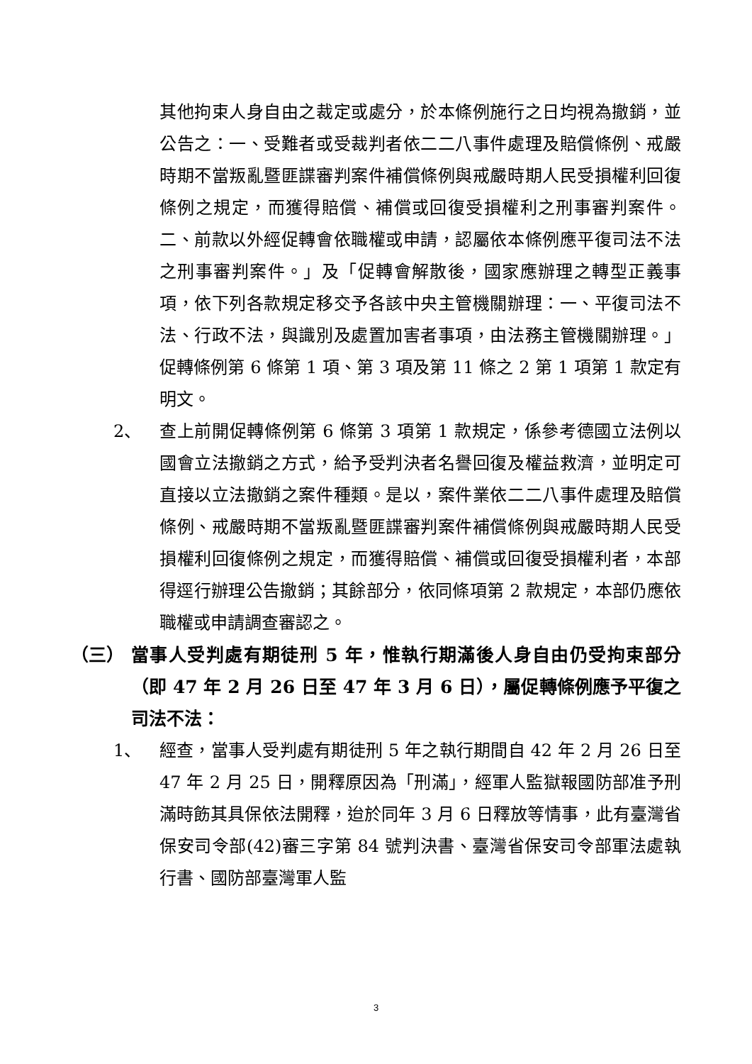其他拘束人身自由之裁定或處分，於本條例施行之日均視為撤銷，並公告之：一、受難者或受裁判者依二二八事件處理及賠償條例、戒嚴時期不當叛亂暨匪諜審判案件補償條例與戒嚴時期人民受損權利回復條例之規定，而獲得賠償、補償或回復受損權利之刑事審判案件。二、前款以外經促轉會依職權或申請，認屬依本條例應平復司法不法之刑事審判案件。」及「促轉會解散後，國家應辦理之轉型正義事項，依下列各款規定移交予各該中央主管機關辦理：一、平復司法不法、行政不法，與識別及處置加害者事項，由法務主管機關辦理。」促轉條例第 6 條第 1 項、第 3 項及第 11 條之 2 第 1 項第 1 款定有明文。
2、 查上前開促轉條例第 6 條第 3 項第 1 款規定，係參考德國立法例以國會立法撤銷之方式，給予受判決者名譽回復及權益救濟，並明定可直接以立法撤銷之案件種類。是以，案件業依二二八事件處理及賠償條例、戒嚴時期不當叛亂暨匪諜審判案件補償條例與戒嚴時期人民受損權利回復條例之規定，而獲得賠償、補償或回復受損權利者，本部得逕行辦理公告撤銷；其餘部分，依同條項第 2 款規定，本部仍應依職權或申請調查審認之。
（三） 當事人受判處有期徒刑 5 年，惟執行期滿後人身自由仍受拘束部分（即 47 年 2 月 26 日至 47 年 3 月 6 日），屬促轉條例應予平復之司法不法：
1、 經查，當事人受判處有期徒刑 5 年之執行期間自 42 年 2 月 26 日至 47 年 2 月 25 日，開釋原因為「刑滿」，經軍人監獄報國防部准予刑滿時飭其具保依法開釋，迨於同年 3 月 6 日釋放等情事，此有臺灣省保安司令部(42)審三字第 84 號判決書、臺灣省保安司令部軍法處執行書、國防部臺灣軍人監
3